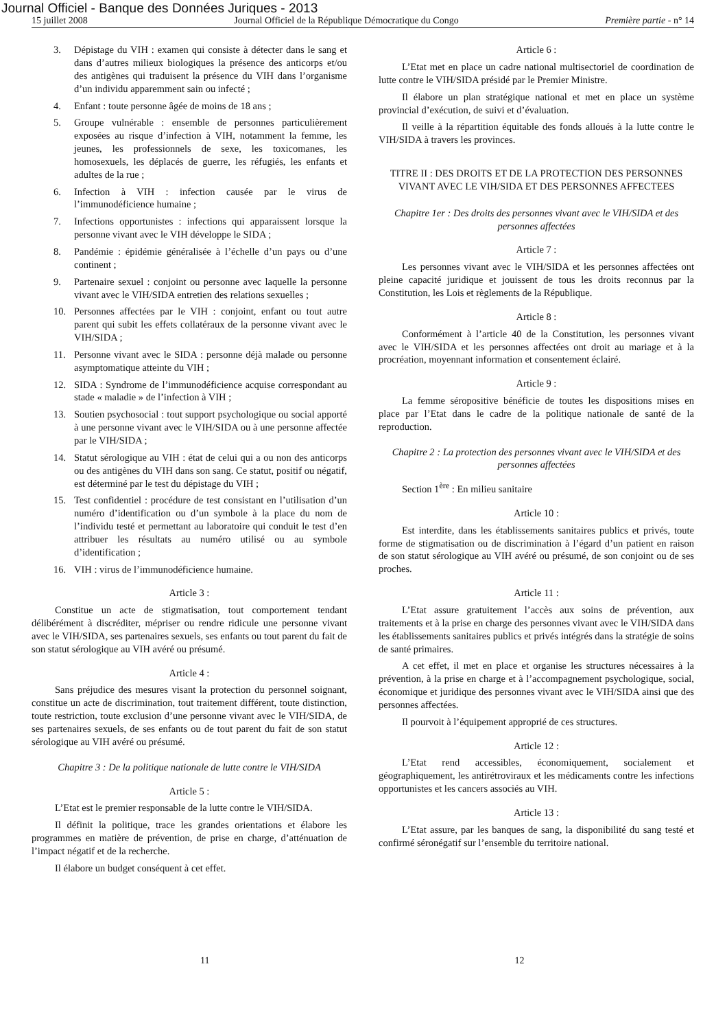Journal Officiel - Banque des Données Juriques - 2013
15 juillet 2008 Journal Officiel de la République Démocratique du Congo Première partie - n° 14
3. Dépistage du VIH : examen qui consiste à détecter dans le sang et dans d’autres milieux biologiques la présence des anticorps et/ou des antigènes qui traduisent la présence du VIH dans l’organisme d’un individu apparemment sain ou infecté ;
4. Enfant : toute personne âgée de moins de 18 ans ;
5. Groupe vulnérable : ensemble de personnes particulièrement exposées au risque d’infection à VIH, notamment la femme, les jeunes, les professionnels de sexe, les toxicomanes, les homosexuels, les déplacés de guerre, les réfugiés, les enfants et adultes de la rue ;
6. Infection à VIH : infection causée par le virus de l’immunodéficience humaine ;
7. Infections opportunistes : infections qui apparaissent lorsque la personne vivant avec le VIH développe le SIDA ;
8. Pandémie : épidémie généralisée à l’échelle d’un pays ou d’une continent ;
9. Partenaire sexuel : conjoint ou personne avec laquelle la personne vivant avec le VIH/SIDA entretien des relations sexuelles ;
10. Personnes affectées par le VIH : conjoint, enfant ou tout autre parent qui subit les effets collatéraux de la personne vivant avec le VIH/SIDA ;
11. Personne vivant avec le SIDA : personne déjà malade ou personne asymptomatique atteinte du VIH ;
12. SIDA : Syndrome de l’immunodéficience acquise correspondant au stade « maladie » de l’infection à VIH ;
13. Soutien psychosocial : tout support psychologique ou social apporté à une personne vivant avec le VIH/SIDA ou à une personne affectée par le VIH/SIDA ;
14. Statut sérologique au VIH : état de celui qui a ou non des anticorps ou des antigènes du VIH dans son sang. Ce statut, positif ou négatif, est déterminé par le test du dépistage du VIH ;
15. Test confidentiel : procédure de test consistant en l’utilisation d’un numéro d’identification ou d’un symbole à la place du nom de l’individu testé et permettant au laboratoire qui conduit le test d’en attribuer les résultats au numéro utilisé ou au symbole d’identification ;
16. VIH : virus de l’immunodéficience humaine.
Article 3 :
Constitue un acte de stigmatisation, tout comportement tendant délibérément à discréditer, mépriser ou rendre ridicule une personne vivant avec le VIH/SIDA, ses partenaires sexuels, ses enfants ou tout parent du fait de son statut sérologique au VIH avéré ou présumé.
Article 4 :
Sans préjudice des mesures visant la protection du personnel soignant, constitue un acte de discrimination, tout traitement différent, toute distinction, toute restriction, toute exclusion d’une personne vivant avec le VIH/SIDA, de ses partenaires sexuels, de ses enfants ou de tout parent du fait de son statut sérologique au VIH avéré ou présumé.
Chapitre 3 : De la politique nationale de lutte contre le VIH/SIDA
Article 5 :
L’Etat est le premier responsable de la lutte contre le VIH/SIDA.
Il définit la politique, trace les grandes orientations et élabore les programmes en matière de prévention, de prise en charge, d’atténuation de l’impact négatif et de la recherche.
Il élabore un budget conséquent à cet effet.
Article 6 :
L’Etat met en place un cadre national multisectoriel de coordination de lutte contre le VIH/SIDA présidé par le Premier Ministre.
Il élabore un plan stratégique national et met en place un système provincial d’exécution, de suivi et d’évaluation.
Il veille à la répartition équitable des fonds alloués à la lutte contre le VIH/SIDA à travers les provinces.
TITRE II : DES DROITS ET DE LA PROTECTION DES PERSONNES VIVANT AVEC LE VIH/SIDA ET DES PERSONNES AFFECTEES
Chapitre 1er : Des droits des personnes vivant avec le VIH/SIDA et des personnes affectées
Article 7 :
Les personnes vivant avec le VIH/SIDA et les personnes affectées ont pleine capacité juridique et jouissent de tous les droits reconnus par la Constitution, les Lois et règlements de la République.
Article 8 :
Conformément à l’article 40 de la Constitution, les personnes vivant avec le VIH/SIDA et les personnes affectées ont droit au mariage et à la procréation, moyennant information et consentement éclairé.
Article 9 :
La femme séropositive bénéficie de toutes les dispositions mises en place par l’Etat dans le cadre de la politique nationale de santé de la reproduction.
Chapitre 2 : La protection des personnes vivant avec le VIH/SIDA et des personnes affectées
Section 1<sup>ère</sup> : En milieu sanitaire
Article 10 :
Est interdite, dans les établissements sanitaires publics et privés, toute forme de stigmatisation ou de discrimination à l’égard d’un patient en raison de son statut sérologique au VIH avéré ou présumé, de son conjoint ou de ses proches.
Article 11 :
L’Etat assure gratuitement l’accès aux soins de prévention, aux traitements et à la prise en charge des personnes vivant avec le VIH/SIDA dans les établissements sanitaires publics et privés intégrés dans la stratégie de soins de santé primaires.
A cet effet, il met en place et organise les structures nécessaires à la prévention, à la prise en charge et à l’accompagnement psychologique, social, économique et juridique des personnes vivant avec le VIH/SIDA ainsi que des personnes affectées.
Il pourvoit à l’équipement approprié de ces structures.
Article 12 :
L’Etat rend accessibles, économiquement, socialement et géographiquement, les antirétroviraux et les médicaments contre les infections opportunistes et les cancers associés au VIH.
Article 13 :
L’Etat assure, par les banques de sang, la disponibilité du sang testé et confirmé séronégatif sur l’ensemble du territoire national.
11 12